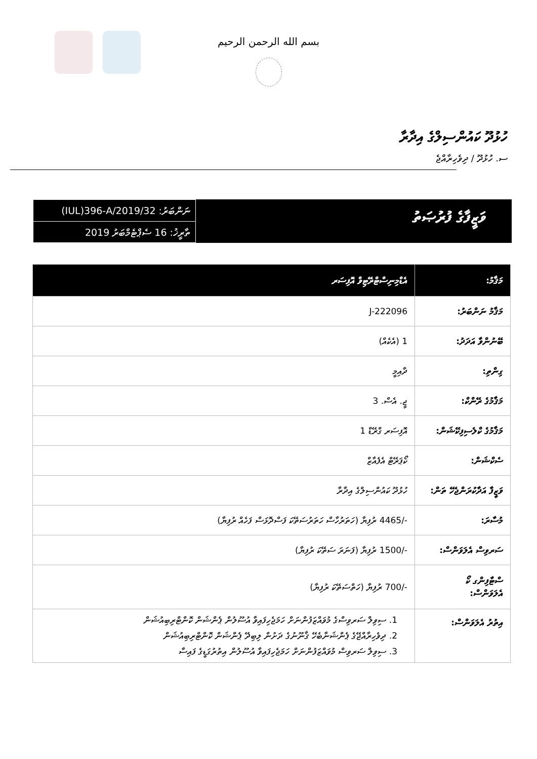بسم الله الرحمن الرحيم
ހުޅުދޫ ކައުންސިލްގެ އިދާރާ
ސ. ހުޅުދޫ / ދިވެހިރާއްޖެ
ވަޒީފާގެ ފުރުޞަތު
ނަންބަރު: (IUL)396-A/2019/32
ތާރީޚު: 16 ސެޕްޓެމްބަރު 2019
| މަޤާމު: | އެޑްމިނިސްޓްރޭޓިވް އޮފިސަރ |
| --- | --- |
| މަޤާމު ނަންބަރު: | J-222096 |
| ބޭނުންވާ އަދަދު: | 1 (އެކެއް) |
| ގިންތި: | ދާއިމީ |
| މަޤާމުގެ ރޭންކް: | ޖީ. އެސް. 3 |
| މަޤާމުގެ ކްލެސިފިކޭޝަން: | އޮފިސަރ ގްރޭޑް 1 |
| ސެކްޝަން: | ކޯޕަރޭޓް އެފެއާޒް |
| ވަޒީފާ އަދާކުރަންޖެހޭ ތަން: | ހުޅުދޫ ކައުންސިލްގެ އިދާރާ |
| މުސާރަ: | -/4465 ރުފިޔާ (ހަތަރުހާސް ހަތަރުސަތޭކަ ފަސްދޮޅަސް ފަހެއް ރުފިޔާ) |
| ސަރވިސް އެލަވަންސް: | -/1500 ރުފިޔާ (ފަނަރަ ސަތޭކަ ރުފިޔާ) |
| ސްޓާފިންގ ކޯ އެލަވަންސް: | -/700 ރުފިޔާ (ހަތްސަތޭކަ ރުފިޔާ) |
| އިތުރު އެލަވަންސް: | 1. ސިވިލް ސަރވިސްގެ މުވައްޒަފުންނަށް ހަމަޖެހިފައިވާ އުސޫލުން ޕެންޝަން ކޮންޓްރިބިއުޝަން 2. ދިވެހިރާއްޖޭގެ ޕެންޝަނާބެހޭ ޤާނޫނުގެ ދަށުން ލިބިދޭ ޕެންޝަން ކޮންޓްރިބިއުޝަން 3. ސިވިލް ސަރވިސް މުވައްޒަފުންނަށް ހަމަޖެހިފައިވާ އުސޫލުން އިތުރުގަޑީގެ ފައިސާ |